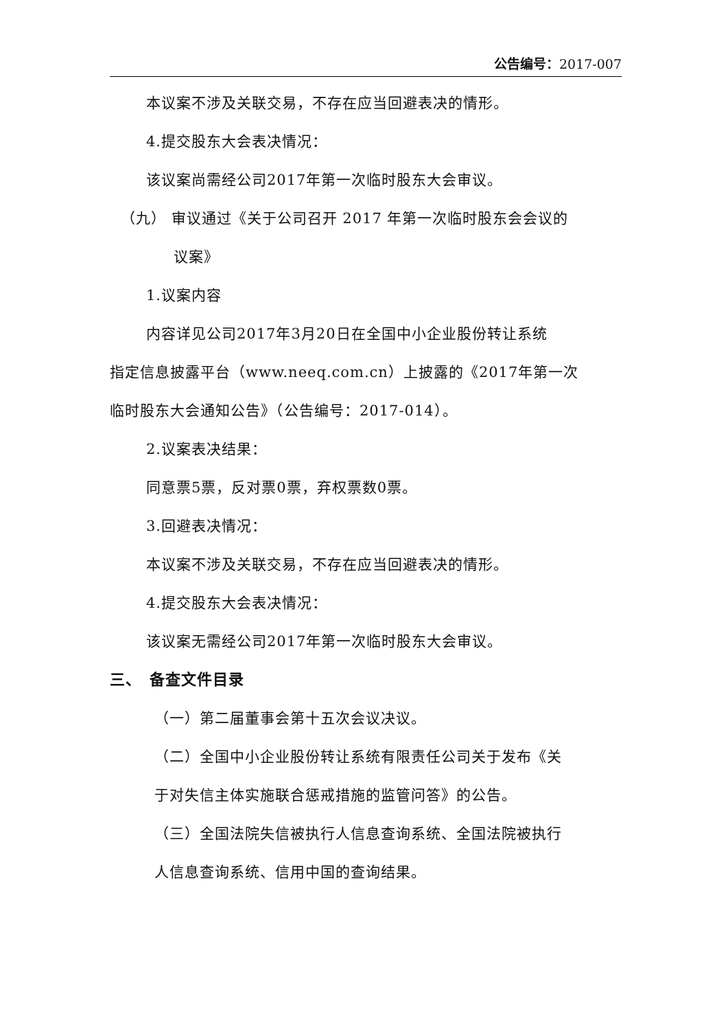公告编号：2017-007
本议案不涉及关联交易，不存在应当回避表决的情形。
4.提交股东大会表决情况：
该议案尚需经公司2017年第一次临时股东大会审议。
（九） 审议通过《关于公司召开 2017 年第一次临时股东会会议的
议案》
1.议案内容
内容详见公司2017年3月20日在全国中小企业股份转让系统
指定信息披露平台（www.neeq.com.cn）上披露的《2017年第一次
临时股东大会通知公告》（公告编号：2017-014）。
2.议案表决结果：
同意票5票，反对票0票，弃权票数0票。
3.回避表决情况：
本议案不涉及关联交易，不存在应当回避表决的情形。
4.提交股东大会表决情况：
该议案无需经公司2017年第一次临时股东大会审议。
三、　备查文件目录
（一）第二届董事会第十五次会议决议。
（二）全国中小企业股份转让系统有限责任公司关于发布《关
于对失信主体实施联合惩戒措施的监管问答》的公告。
（三）全国法院失信被执行人信息查询系统、全国法院被执行
人信息查询系统、信用中国的查询结果。